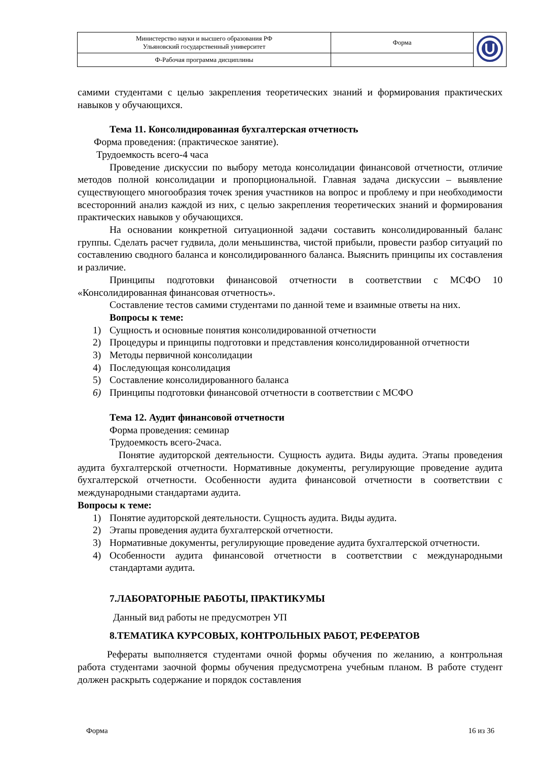| Министерство науки и высшего образования РФ Ульяновский государственный университет | Форма | |
| Ф-Рабочая программа дисциплины | | |
самими студентами с целью закрепления теоретических знаний и формирования практических навыков у обучающихся.
Тема 11. Консолидированная бухгалтерская отчетность
Форма проведения: (практическое занятие).
Трудоемкость всего-4 часа
Проведение дискуссии по выбору метода консолидации финансовой отчетности, отличие методов полной консолидации и пропорциональной. Главная задача дискуссии – выявление существующего многообразия точек зрения участников на вопрос и проблему и при необходимости всесторонний анализ каждой из них, с целью закрепления теоретических знаний и формирования практических навыков у обучающихся.
На основании конкретной ситуационной задачи составить консолидированный баланс группы. Сделать расчет гудвила, доли меньшинства, чистой прибыли, провести разбор ситуаций по составлению сводного баланса и консолидированного баланса. Выяснить принципы их составления и различие.
Принципы подготовки финансовой отчетности в соответствии с МСФО 10 «Консолидированная финансовая отчетность».
Составление тестов самими студентами по данной теме и взаимные ответы на них.
Вопросы к теме:
1) Сущность и основные понятия консолидированной отчетности
2) Процедуры и принципы подготовки и представления консолидированной отчетности
3) Методы первичной консолидации
4) Последующая консолидация
5) Составление консолидированного баланса
6) Принципы подготовки финансовой отчетности в соответствии с МСФО
Тема 12. Аудит финансовой отчетности
Форма проведения: семинар
Трудоемкость всего-2часа.
Понятие аудиторской деятельности. Сущность аудита. Виды аудита. Этапы проведения аудита бухгалтерской отчетности. Нормативные документы, регулирующие проведение аудита бухгалтерской отчетности. Особенности аудита финансовой отчетности в соответствии с международными стандартами аудита.
Вопросы к теме:
1) Понятие аудиторской деятельности. Сущность аудита. Виды аудита.
2) Этапы проведения аудита бухгалтерской отчетности.
3) Нормативные документы, регулирующие проведение аудита бухгалтерской отчетности.
4) Особенности аудита финансовой отчетности в соответствии с международными стандартами аудита.
7.ЛАБОРАТОРНЫЕ РАБОТЫ, ПРАКТИКУМЫ
Данный вид работы не предусмотрен УП
8.ТЕМАТИКА КУРСОВЫХ, КОНТРОЛЬНЫХ РАБОТ, РЕФЕРАТОВ
Рефераты выполняется студентами очной формы обучения по желанию, а контрольная работа студентами заочной формы обучения предусмотрена учебным планом. В работе студент должен раскрыть содержание и порядок составления
Форма 16 из 36